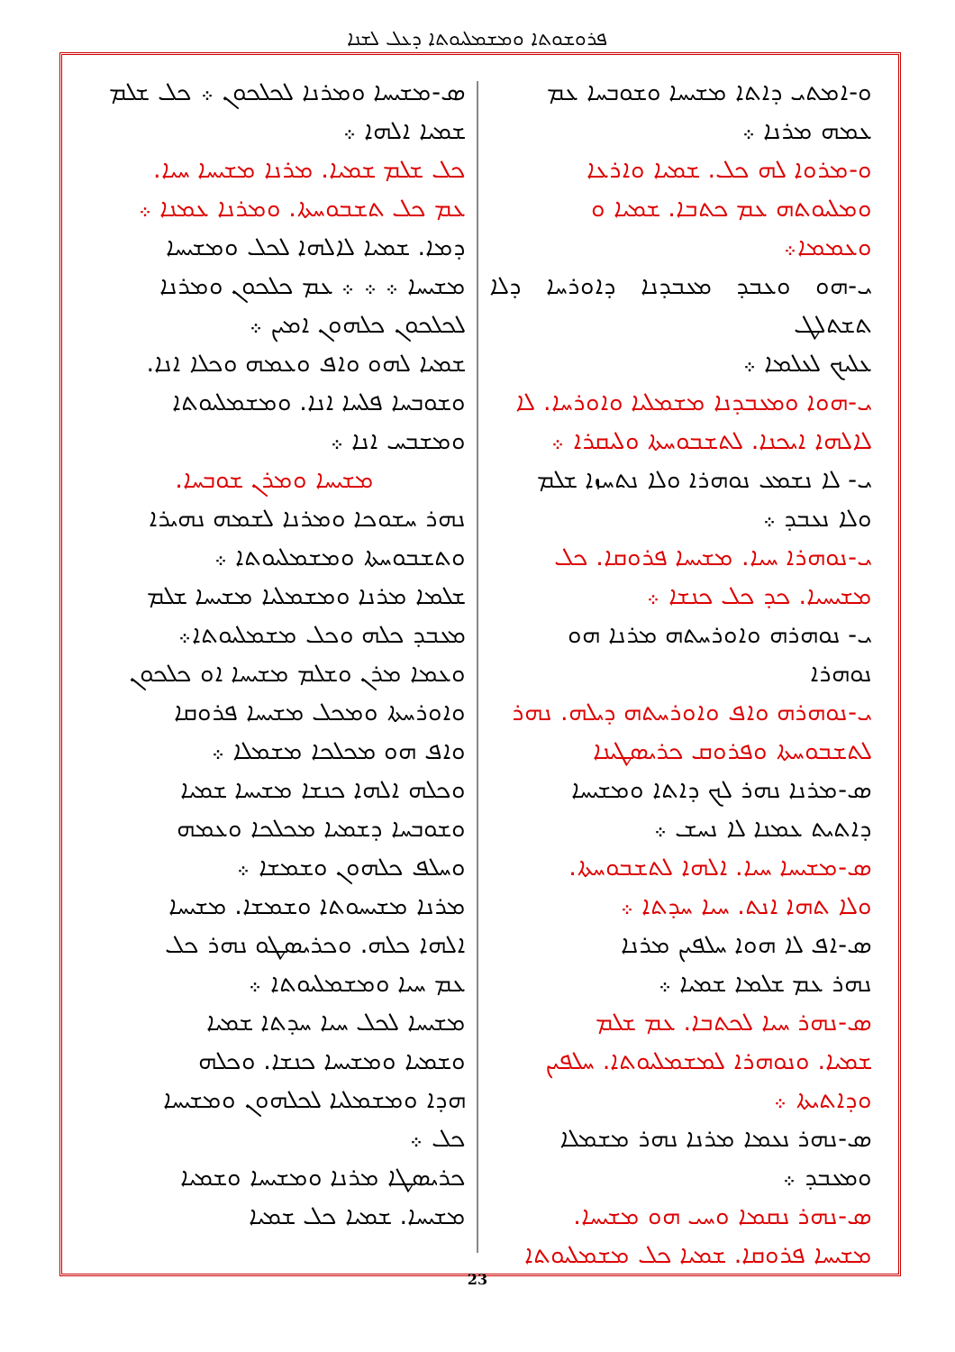ܦܪܘܫܘܬܐ ܘܡܫܡܠܝܘܬܐ ܕܥܠ ܠܫܢܐ
ܘ-ܐܡܬܝ ܕܐܬܐ ܡܫܝܚܐ ܘܫܘܒܚܐ ܥܡ
ܥܡܗ ܡܪܢܐ ܀
ܘ-ܡܪܘܐ ܠܗ ܟܠ. ܫܡܝܐ ܘܐܪܥܐ
ܘܡܠܝܘܬܗ ܥܡ ܟܬܒܐ. ܫܡܝܐ ܘ
ܘܥܡܡܐ܀
ܝ-ܗܘ ܘܥܒܕ ܡܥܒܕܢܐ ܕܐܘܪܚܐ ܕܠܐ ܬܫܬܠܛ
ܥܠܝܟ ܠܥܠܡܐ ܀
ܝ-ܗܘܐ ܘܡܥܒܕܢܐ ܡܫܡܠܝܐ ܘܐܘܪܚܐ. ܠܐ
ܠܐܠܗܐ ܐܝܟܢܐ. ܠܬܫܒܘܚܬܐ ܘܠܝܩܪܐ ܀
ܝ- ܠܐ ܢܫܡܥ ܢܘܗܪܐ ܘܠܐ ܢܬܚܙܐ ܫܠܡ
ܘܠܐ ܢܥܒܕ ܀
ܝ-ܢܘܗܪܐ ܚܝܐ. ܡܫܝܚܐ ܦܪܘܩܐ. ܟܠ
ܡܫܝܚܝܐ. ܟܕ ܟܠ ܟܢܫܐ ܀
ܝ- ܢܘܗܪܗ ܘܐܘܪܚܬܗ ܡܪܢܐ ܗܘ
ܢܘܗܪܐ
ܝ-ܢܘܗܪܗ ܘܐܦ ܘܐܘܪܚܬܗ ܕܝܠܗ. ܢܗܪ
ܠܬܫܒܘܚܬܐ ܘܦܪܘܩ ܟܪܝܣܛܝܢܐ
ܣ-ܡܪܢܐ ܢܗܪ ܠܟ ܕܐܬܐ ܘܡܫܝܚܐ
ܕܐܬܝܬ ܥܡܢܐ ܠܐ ܢܚܫ ܀
ܣ-ܡܫܝܚܐ ܚܝܐ. ܐܠܗܐ ܠܬܫܒܘܚܬܐ.
ܘܠܐ ܬܗܐ ܐܢܬ. ܚܝܐ ܚܕܬܐ ܀
ܣ-ܐܦ ܠܐ ܗܘܐ ܚܠܦܝܢ ܡܪܢܐ
ܢܗܪ ܥܡ ܫܠܡܐ ܫܡܝܐ ܀
ܣ-ܢܗܪ ܚܝܐ ܠܟܬܒܐ. ܥܡ ܫܠܡ
ܫܡܝܐ. ܘܢܘܗܪܐ ܠܡܫܡܠܝܘܬܐ. ܚܠܦܝܢ
ܘܕܐܬܝܬܐ ܀
ܣ-ܢܗܪ ܢܥܡܐ ܡܪܢܐ ܢܗܪ ܡܫܡܠܐ
ܘܡܥܒܕ ܀
ܣ-ܢܗܪ ܢܩܡܐ ܘܚܝ ܗܘ ܡܫܝܚܐ.
ܡܫܝܚܐ ܦܪܘܩܐ. ܫܡܝܐ ܟܠ ܡܫܡܠܝܘܬܐ
ܣ-ܡܫܝܚܐ ܘܡܪܢܐ ܠܟܠܟܘܢ ܀ ܟܠ ܫܠܡ
ܫܡܝܐ ܐܠܗܐ ܀
ܟܠ ܫܠܡ ܫܡܝܐ. ܡܪܢܐ ܡܫܝܚܐ ܚܝܐ.
ܥܡ ܟܠ ܬܫܒܘܚܬܐ. ܘܡܪܢܐ ܥܡܢܐ ܀
ܕܡܐ. ܫܡܝܐ ܠܐܠܗܐ ܠܟܠ ܘܡܫܝܚܐ
ܡܫܝܚܐ ܀ ܀ ܀ ܥܡ ܟܠܟܘܢ ܘܡܪܢܐ
ܠܟܠܟܘܢ ܟܠܗܘܢ ܐܡܝܢ ܀
ܫܡܝܐ ܠܗܘ ܘܐܦ ܘܥܡܗ ܘܟܠܐ ܐܢܐ.
ܘܫܘܒܚܐ ܦܠܚܐ ܐܢܐ. ܘܡܫܡܠܝܘܬܐ
ܘܡܫܒܚ ܐܢܐ ܀
ܡܫܝܚܐ ܘܡܪܢ ܫܘܒܚܐ.
ܢܗܪ ܚܫܘܟܐ ܘܡܪܢܐ ܠܫܡܗ ܢܗܝܪܐ
ܘܬܫܒܘܚܬܐ ܘܡܫܡܠܝܘܬܐ ܀
ܫܠܡܐ ܡܪܢܐ ܘܡܫܡܠܝܐ ܡܫܝܚܐ ܫܠܡ
ܡܥܒܕ ܟܠܗ ܘܟܠ ܡܫܡܠܝܘܬܐ܀
ܘܥܡܐ ܡܪܢ ܘܫܠܡ ܡܫܝܚܐ ܐܘ ܟܠܟܘܢ
ܘܐܘܪܚܬܐ ܘܡܟܠ ܡܫܝܚܐ ܦܪܘܩܐ
ܘܐܦ ܗܘ ܡܟܠܟܐ ܡܫܡܠܐ ܀
ܘܟܠܗ ܐܠܗܐ ܟܢܫܐ ܡܫܝܚܐ ܫܡܝܐ
ܘܫܘܒܚܐ ܕܫܡܝܐ ܡܟܠܟܐ ܘܥܡܗ
ܘܚܠܦ ܟܠܗܘܢ ܘܫܡܫܐ ܀
ܡܪܢܐ ܡܫܝܚܘܬܐ ܘܫܡܫܐ. ܡܫܝܚܐ
ܐܠܗܐ ܟܠܗ. ܘܟܪܝܣܛܘ ܢܗܪ ܟܠ
ܥܡ ܚܝܐ ܘܡܫܡܠܝܘܬܐ ܀
ܡܫܝܚܐ ܠܟܠ ܚܝܐ ܚܕܬܐ ܫܡܝܐ
ܘܫܡܝܐ ܘܡܫܝܚܐ ܟܢܫܐ. ܘܟܠܗ
ܗܕܐ ܘܡܫܡܠܝܐ ܠܟܠܗܘܢ ܘܡܫܝܚܐ
ܟܠ ܀
ܟܪܝܣܛܐ ܡܪܢܐ ܘܡܫܝܚܐ ܘܫܡܝܐ
ܡܫܝܚܐ. ܫܡܝܐ ܟܠ ܫܡܝܐ
23